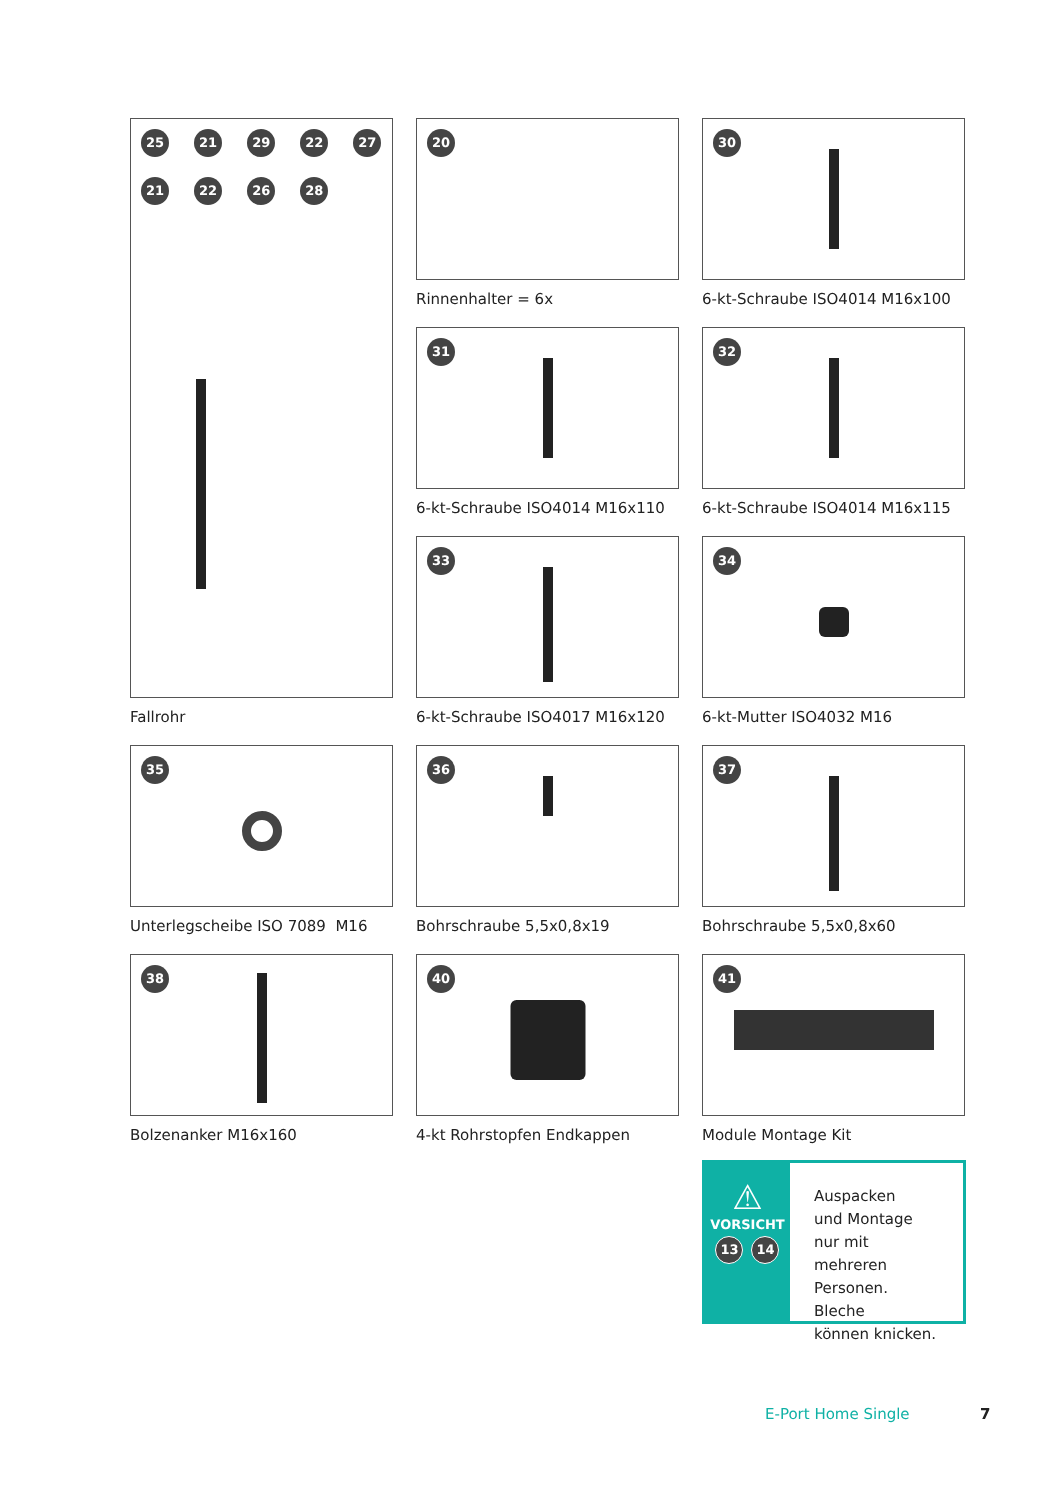25 21 29 22 27 21 22 26 28
Fallrohr
20
Rinnenhalter = 6x
30
6-kt-Schraube ISO4014 M16x100
31
6-kt-Schraube ISO4014 M16x110
32
6-kt-Schraube ISO4014 M16x115
33
6-kt-Schraube ISO4017 M16x120
34
6-kt-Mutter ISO4032 M16
35
Unterlegscheibe ISO 7089 M16
36
Bohrschraube 5,5x0,8x19
37
Bohrschraube 5,5x0,8x60
38
Bolzenanker M16x160
40
4-kt Rohrstopfen Endkappen
41
Module Montage Kit
⚠
VORSICHT
13 14
Auspacken
und Montage
nur mit mehreren
Personen. Bleche
können knicken.
E-Port Home Single 7